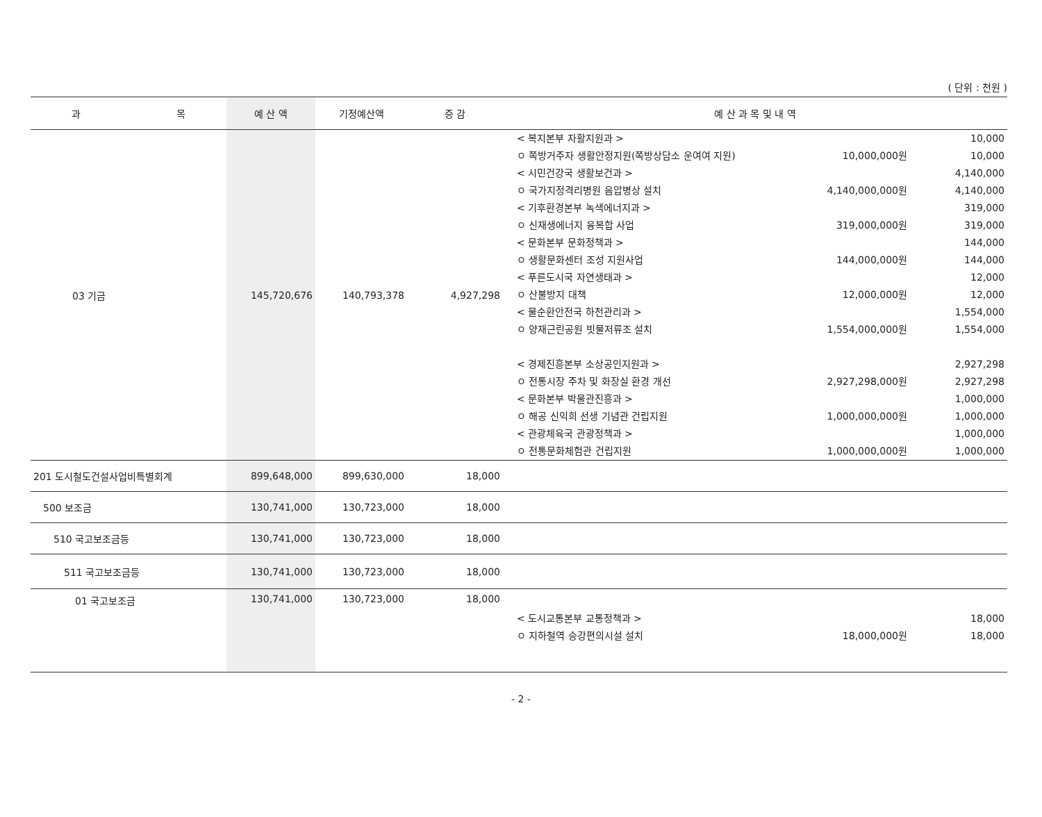( 단위 : 천원 )
| 과 목 | 예 산 액 | 기정예산액 | 증 감 | 예 산 과 목 및 내 역 |
| --- | --- | --- | --- | --- |
| 03 기금 | 145,720,676 | 140,793,378 | 4,927,298 | < 복지본부 자활지원과 > 10,000 ㅇ 쪽방거주자 생활안정지원(쪽방상담소 운여여 지원) 10,000,000원 10,000 < 시민건강국 생활보건과 > 4,140,000 ㅇ 국가지정격리병원 음압병상 설치 4,140,000,000원 4,140,000 < 기후환경본부 녹색에너지과 > 319,000 ㅇ 신재생에너지 융복합 사업 319,000,000원 319,000 < 문화본부 문화정책과 > 144,000 ㅇ 생활문화센터 조성 지원사업 144,000,000원 144,000 < 푸른도시국 자연생태과 > 12,000 ㅇ 산불방지 대책 12,000,000원 12,000 < 물순환안전국 하천관리과 > 1,554,000 ㅇ 양재근린공원 빗물저류조 설치 1,554,000,000원 1,554,000 < 경제진흥본부 소상공인지원과 > 2,927,298 ㅇ 전통시장 주차 및 화장실 환경 개선 2,927,298,000원 2,927,298 < 문화본부 박물관진흥과 > 1,000,000 ㅇ 해공 신익희 선생 기념관 건립지원 1,000,000,000원 1,000,000 < 관광체육국 관광정책과 > 1,000,000 ㅇ 전통문화체험관 건립지원 1,000,000,000원 1,000,000 |
| 201 도시철도건설사업비특별회계 | 899,648,000 | 899,630,000 | 18,000 | |
| 500 보조금 | 130,741,000 | 130,723,000 | 18,000 | |
| 510 국고보조금등 | 130,741,000 | 130,723,000 | 18,000 | |
| 511 국고보조금등 | 130,741,000 | 130,723,000 | 18,000 | |
| 01 국고보조금 | 130,741,000 | 130,723,000 | 18,000 | < 도시교통본부 교통정책과 > 18,000 ㅇ 지하철역 승강편의시설 설치 18,000,000원 18,000 |
- 2 -